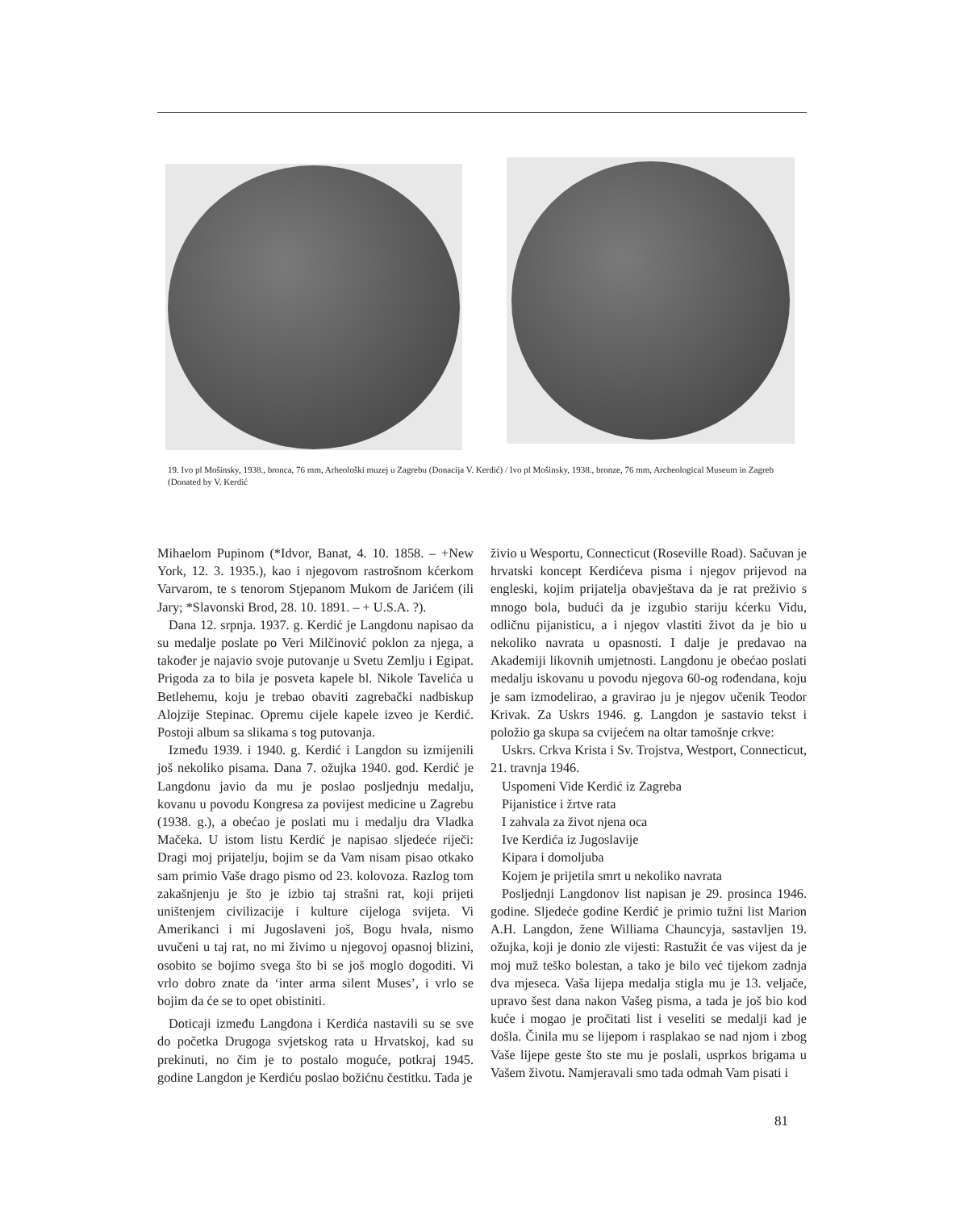19. Ivo pl Mošinsky, 1938., bronca, 76 mm, Arheološki muzej u Zagrebu (Donacija V. Kerdić) / Ivo pl Mošinsky, 1938., bronze, 76 mm, Archeological Museum in Zagreb (Donated by V. Kerdić
Mihaelom Pupinom (*Idvor, Banat, 4. 10. 1858. – +New York, 12. 3. 1935.), kao i njegovom rastrošnom kćerkom Varvarom, te s tenorom Stjepanom Mukom de Jarićem (ili Jary; *Slavonski Brod, 28. 10. 1891. – + U.S.A. ?).
Dana 12. srpnja. 1937. g. Kerdić je Langdonu napisao da su medalje poslate po Veri Milčinović poklon za njega, a također je najavio svoje putovanje u Svetu Zemlju i Egipat. Prigoda za to bila je posveta kapele bl. Nikole Tavelića u Betlehemu, koju je trebao obaviti zagrebački nadbiskup Alojzije Stepinac. Opremu cijele kapele izveo je Kerdić. Postoji album sa slikama s tog putovanja.
Između 1939. i 1940. g. Kerdić i Langdon su izmijenili još nekoliko pisama. Dana 7. ožujka 1940. god. Kerdić je Langdonu javio da mu je poslao posljednju medalju, kovanu u povodu Kongresa za povijest medicine u Zagrebu (1938. g.), a obećao je poslati mu i medalju dra Vladka Mačeka. U istom listu Kerdić je napisao sljedeće riječi: Dragi moj prijatelju, bojim se da Vam nisam pisao otkako sam primio Vaše drago pismo od 23. kolovoza. Razlog tom zakašnjenju je što je izbio taj strašni rat, koji prijeti uništenjem civilizacije i kulture cijeloga svijeta. Vi Amerikanci i mi Jugoslaveni još, Bogu hvala, nismo uvučeni u taj rat, no mi živimo u njegovoj opasnoj blizini, osobito se bojimo svega što bi se još moglo dogoditi. Vi vrlo dobro znate da ‘inter arma silent Muses’, i vrlo se bojim da će se to opet obistiniti.
Doticaji između Langdona i Kerdića nastavili su se sve do početka Drugoga svjetskog rata u Hrvatskoj, kad su prekinuti, no čim je to postalo moguće, potkraj 1945. godine Langdon je Kerdiću poslao božićnu čestitku. Tada je
živio u Wesportu, Connecticut (Roseville Road). Sačuvan je hrvatski koncept Kerdićeva pisma i njegov prijevod na engleski, kojim prijatelja obavještava da je rat preživio s mnogo bola, budući da je izgubio stariju kćerku Vidu, odličnu pijanisticu, a i njegov vlastiti život da je bio u nekoliko navrata u opasnosti. I dalje je predavao na Akademiji likovnih umjetnosti. Langdonu je obećao poslati medalju iskovanu u povodu njegova 60-og rođendana, koju je sam izmodelirao, a gravirao ju je njegov učenik Teodor Krivak. Za Uskrs 1946. g. Langdon je sastavio tekst i položio ga skupa sa cvijećem na oltar tamošnje crkve:
Uskrs. Crkva Krista i Sv. Trojstva, Westport, Connecticut, 21. travnja 1946.
Uspomeni Vide Kerdić iz Zagreba
Pijanistice i žrtve rata
I zahvala za život njena oca
Ive Kerdića iz Jugoslavije
Kipara i domoljuba
Kojem je prijetila smrt u nekoliko navrata
Posljednji Langdonov list napisan je 29. prosinca 1946. godine. Sljedeće godine Kerdić je primio tužni list Marion A.H. Langdon, žene Williama Chauncyja, sastavljen 19. ožujka, koji je donio zle vijesti: Rastužit će vas vijest da je moj muž teško bolestan, a tako je bilo već tijekom zadnja dva mjeseca. Vaša lijepa medalja stigla mu je 13. veljače, upravo šest dana nakon Vašeg pisma, a tada je još bio kod kuće i mogao je pročitati list i veseliti se medalji kad je došla. Činila mu se lijepom i rasplakao se nad njom i zbog Vaše lijepe geste što ste mu je poslali, usprkos brigama u Vašem životu. Namjeravali smo tada odmah Vam pisati i
81